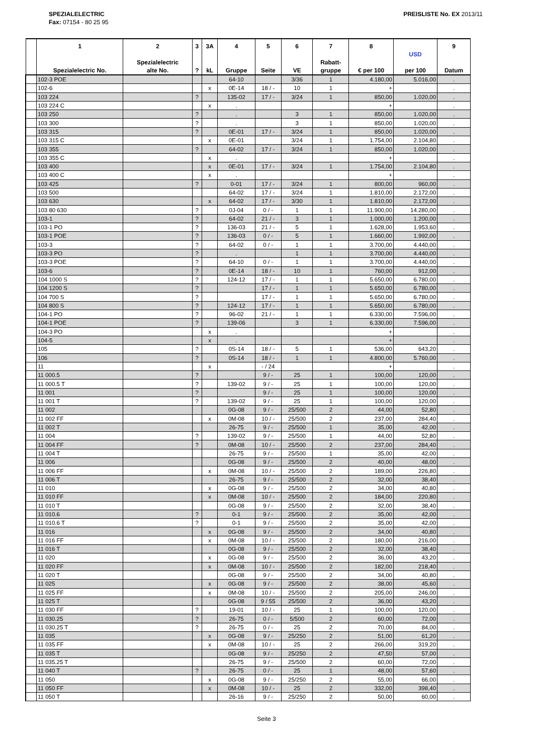SPEZIALELECTRIC
Fax: 07154 - 80 25 95
PREISLISTE No. EX 2013/11
| | 1 Spezialelectric No. | 2 Spezialelectric alte No. | 3 ? | 3A kL | 4 Gruppe | 5 Seite | 6 VE | 7 Rabatt- gruppe | 8 € per 100 | USD per 100 | 9 Datum |
| --- | --- | --- | --- | --- | --- | --- | --- | --- | --- | --- | --- |
| | 102-3 POE | | | | 64-10 | | 3/36 | 1 | 4.180,00 | 5.016,00 | . |
| | 102-6 | | | x | 0E-14 | 18 / - | 10 | 1 | + | | . |
| | 103 224 | | ? | | 135-02 | 17 / - | 3/24 | 1 | 850,00 | 1.020,00 | . |
| | 103 224 C | | | x | . | | | | + | | . |
| | 103 250 | | ? | | . | | 3 | 1 | 850,00 | 1.020,00 | . |
| | 103 300 | | ? | | . | | 3 | 1 | 850,00 | 1.020,00 | . |
| | 103 315 | | ? | | 0E-01 | 17 / - | 3/24 | 1 | 850,00 | 1.020,00 | . |
| | 103 315 C | | | x | 0E-01 | | 3/24 | 1 | 1.754,00 | 2.104,80 | . |
| | 103 355 | | ? | | 64-02 | 17 / - | 3/24 | 1 | 850,00 | 1.020,00 | . |
| | 103 355 C | | | x | . | | | | + | | . |
| | 103 400 | | | x | 0E-01 | 17 / - | 3/24 | 1 | 1.754,00 | 2.104,80 | . |
| | 103 400 C | | | x | . | | | | + | | . |
| | 103 425 | | ? | | 0-01 | 17 / - | 3/24 | 1 | 800,00 | 960,00 | . |
| | 103 500 | | | | 64-02 | 17 / - | 3/24 | 1 | 1.810,00 | 2.172,00 | . |
| | 103 630 | | | x | 64-02 | 17 / - | 3/30 | 1 | 1.810,00 | 2.172,00 | . |
| | 103 80 630 | | ? | | 0J-04 | 0 / - | 1 | 1 | 11.900,00 | 14.280,00 | . |
| | 103-1 | | ? | | 64-02 | 21 / - | 3 | 1 | 1.000,00 | 1.200,00 | . |
| | 103-1 PO | | ? | | 136-03 | 21 / - | 5 | 1 | 1.628,00 | 1.953,60 | . |
| | 103-1 POE | | ? | | 136-03 | 0 / - | 5 | 1 | 1.660,00 | 1.992,00 | . |
| | 103-3 | | ? | | 64-02 | 0 / - | 1 | 1 | 3.700,00 | 4.440,00 | . |
| | 103-3 PO | | ? | | . | | 1 | 1 | 3.700,00 | 4.440,00 | . |
| | 103-3 POE | | ? | | 64-10 | 0 / - | 1 | 1 | 3.700,00 | 4.440,00 | . |
| | 103-6 | | ? | | 0E-14 | 18 / - | 10 | 1 | 760,00 | 912,00 | . |
| | 104 1000 S | | ? | | 124-12 | 17 / - | 1 | 1 | 5.650,00 | 6.780,00 | . |
| | 104 1200 S | | ? | | | 17 / - | 1 | 1 | 5.650,00 | 6.780,00 | . |
| | 104 700 S | | ? | | | 17 / - | 1 | 1 | 5.650,00 | 6.780,00 | . |
| | 104 800 S | | ? | | 124-12 | 17 / - | 1 | 1 | 5.650,00 | 6.780,00 | . |
| | 104-1 PO | | ? | | 96-02 | 21 / - | 1 | 1 | 6.330,00 | 7.596,00 | . |
| | 104-1 POE | | ? | | 139-06 | | 3 | 1 | 6.330,00 | 7.596,00 | . |
| | 104-3 PO | | | x | . | | | | + | | . |
| | 104-5 | | | x | . | | | | + | | . |
| | 105 | | ? | | 0S-14 | 18 / - | 5 | 1 | 536,00 | 643,20 | . |
| | 106 | | ? | | 0S-14 | 18 / - | 1 | 1 | 4.800,00 | 5.760,00 | . |
| | 11 | | | x | | - / 24 | | | + | | . |
| | 11 000.5 | | ? | | | 9 / - | 25 | 1 | 100,00 | 120,00 | . |
| | 11 000.5 T | | ? | | 139-02 | 9 / - | 25 | 1 | 100,00 | 120,00 | . |
| | 11 001 | | ? | | | 9 / - | 25 | 1 | 100,00 | 120,00 | . |
| | 11 001 T | | ? | | 139-02 | 9 / - | 25 | 1 | 100,00 | 120,00 | . |
| | 11 002 | | | | 0G-08 | 9 / - | 25/500 | 2 | 44,00 | 52,80 | . |
| | 11 002 FF | | | x | 0M-08 | 10 / - | 25/500 | 2 | 237,00 | 284,40 | . |
| | 11 002 T | | | | 26-75 | 9 / - | 25/500 | 1 | 35,00 | 42,00 | . |
| | 11 004 | | ? | | 139-02 | 9 / - | 25/500 | 1 | 44,00 | 52,80 | . |
| | 11 004 FF | | ? | | 0M-08 | 10 / - | 25/500 | 2 | 237,00 | 284,40 | . |
| | 11 004 T | | | | 26-75 | 9 / - | 25/500 | 1 | 35,00 | 42,00 | . |
| | 11 006 | | | | 0G-08 | 9 / - | 25/500 | 2 | 40,00 | 48,00 | . |
| | 11 006 FF | | | x | 0M-08 | 10 / - | 25/500 | 2 | 189,00 | 226,80 | . |
| | 11 006 T | | | | 26-75 | 9 / - | 25/500 | 2 | 32,00 | 38,40 | . |
| | 11 010 | | | x | 0G-08 | 9 / - | 25/500 | 2 | 34,00 | 40,80 | . |
| | 11 010 FF | | | x | 0M-08 | 10 / - | 25/500 | 2 | 184,00 | 220,80 | . |
| | 11 010 T | | | | 0G-08 | 9 / - | 25/500 | 2 | 32,00 | 38,40 | . |
| | 11 010.6 | | ? | | 0-1 | 9 / - | 25/500 | 2 | 35,00 | 42,00 | . |
| | 11 010.6 T | | ? | | 0-1 | 9 / - | 25/500 | 2 | 35,00 | 42,00 | . |
| | 11 016 | | | x | 0G-08 | 9 / - | 25/500 | 2 | 34,00 | 40,80 | . |
| | 11 016 FF | | | x | 0M-08 | 10 / - | 25/500 | 2 | 180,00 | 216,00 | . |
| | 11 016 T | | | | 0G-08 | 9 / - | 25/500 | 2 | 32,00 | 38,40 | . |
| | 11 020 | | | x | 0G-08 | 9 / - | 25/500 | 2 | 36,00 | 43,20 | . |
| | 11 020 FF | | | x | 0M-08 | 10 / - | 25/500 | 2 | 182,00 | 218,40 | . |
| | 11 020 T | | | | 0G-08 | 9 / - | 25/500 | 2 | 34,00 | 40,80 | . |
| | 11 025 | | | x | 0G-08 | 9 / - | 25/500 | 2 | 38,00 | 45,60 | . |
| | 11 025 FF | | | x | 0M-08 | 10 / - | 25/500 | 2 | 205,00 | 246,00 | . |
| | 11 025 T | | | | 0G-08 | 9 / 55 | 25/500 | 2 | 36,00 | 43,20 | . |
| | 11 030 FF | | ? | | 19-01 | 10 / - | 25 | 1 | 100,00 | 120,00 | . |
| | 11 030.25 | | ? | | 26-75 | 0 / - | 5/500 | 2 | 60,00 | 72,00 | . |
| | 11 030.25 T | | ? | | 26-75 | 0 / - | 25 | 2 | 70,00 | 84,00 | . |
| | 11 035 | | | x | 0G-08 | 9 / - | 25/250 | 2 | 51,00 | 61,20 | . |
| | 11 035 FF | | | x | 0M-08 | 10 / - | 25 | 2 | 266,00 | 319,20 | . |
| | 11 035 T | | | | 0G-08 | 9 / - | 25/250 | 2 | 47,50 | 57,00 | . |
| | 11 035.25 T | | | | 26-75 | 9 / - | 25/500 | 2 | 60,00 | 72,00 | . |
| | 11 040 T | | ? | | 26-75 | 0 / - | 25 | 1 | 48,00 | 57,60 | . |
| | 11 050 | | | x | 0G-08 | 9 / - | 25/250 | 2 | 55,00 | 66,00 | . |
| | 11 050 FF | | | x | 0M-08 | 10 / - | 25 | 2 | 332,00 | 398,40 | . |
| | 11 050 T | | | | 26-16 | 9 / - | 25/250 | 2 | 50,00 | 60,00 | . |
Seite 3